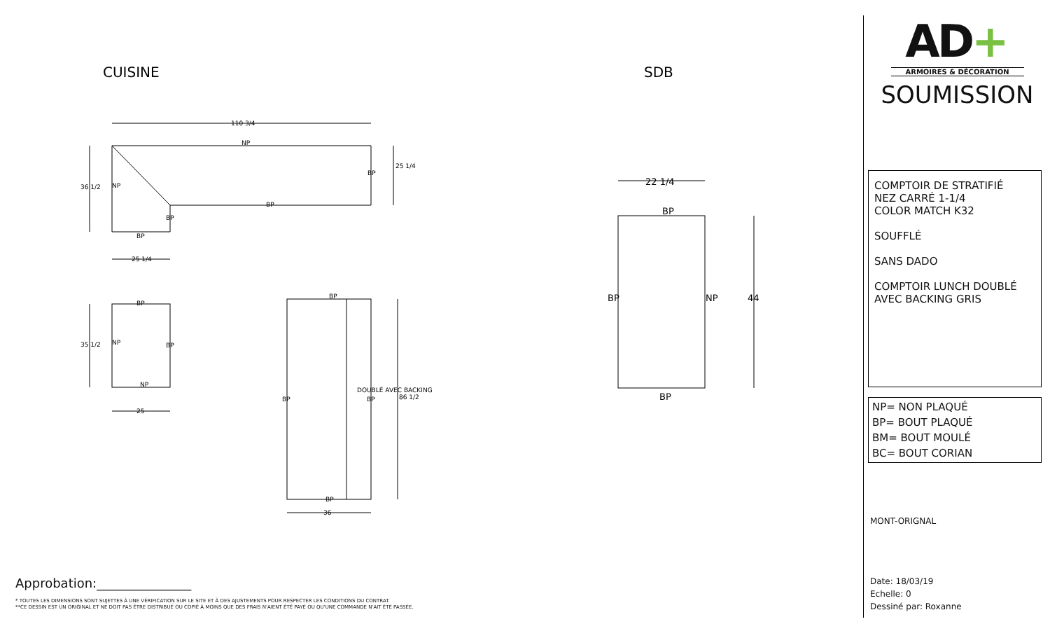CUISINE
SDB
110 3/4
NP
NP
BP
BP
BP
BP
25 1/4
36 1/2
25 1/4
BP
NP
BP
NP
25
35 1/2
BP
BP
BP
BP
36
DOUBLÉ AVEC BACKING
86 1/2
22 1/4
BP
BP
NP
44
BP
Approbation:_______________
* TOUTES LES DIMENSIONS SONT SUJETTES À UNE VÉRIFICATION SUR LE SITE ET À DES AJUSTEMENTS POUR RESPECTER LES CONDITIONS DU CONTRAT.
**CE DESSIN EST UN ORIGINAL ET NE DOIT PAS ÊTRE DISTRIBUÉ OU COPIÉ À MOINS QUE DES FRAIS N'AIENT ÉTÉ PAYÉ OU QU'UNE COMMANDE N'AIT ÉTÉ PASSÉE.
AD+
ARMOIRES & DÉCORATION
SOUMISSION
COMPTOIR DE STRATIFIÉ
NEZ CARRÉ 1-1/4
COLOR MATCH K32
SOUFFLÉ
SANS DADO
COMPTOIR LUNCH DOUBLÉ AVEC BACKING GRIS
NP= NON PLAQUÉ
BP= BOUT PLAQUÉ
BM= BOUT MOULÉ
BC= BOUT CORIAN
MONT-ORIGNAL
Date: 18/03/19
Echelle: 0
Dessiné par: Roxanne